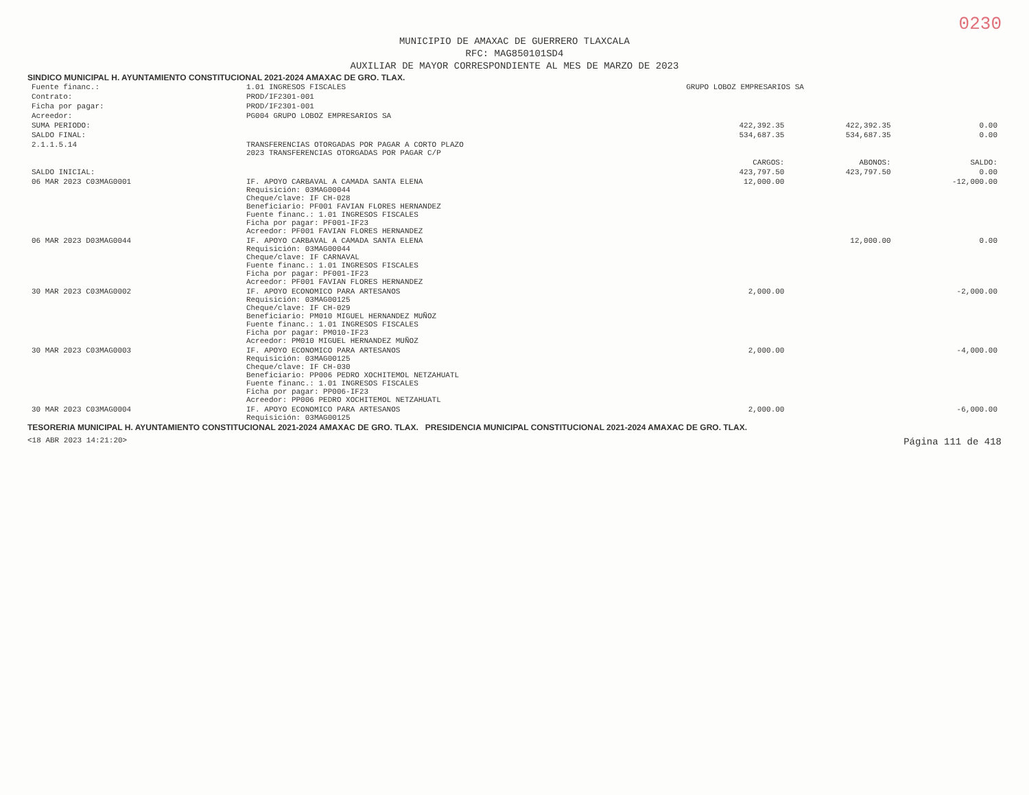0230
MUNICIPIO DE AMAXAC DE GUERRERO TLAXCALA
RFC: MAG850101SD4
AUXILIAR DE MAYOR CORRESPONDIENTE AL MES DE MARZO DE 2023
SINDICO MUNICIPAL H. AYUNTAMIENTO CONSTITUCIONAL 2021-2024 AMAXAC DE GRO. TLAX.
| Fuente financ.: | 1.01 INGRESOS FISCALES | GRUPO LOBOZ EMPRESARIOS SA | | |
| Contrato: | PROD/IF2301-001 | | | |
| Ficha por pagar: | PROD/IF2301-001 | | | |
| Acreedor: | PG004 GRUPO LOBOZ EMPRESARIOS SA | | | |
| SUMA PERIODO: | | 422,392.35 | 422,392.35 | 0.00 |
| SALDO FINAL: | | 534,687.35 | 534,687.35 | 0.00 |
| 2.1.1.5.14 | TRANSFERENCIAS OTORGADAS POR PAGAR A CORTO PLAZO 2023 TRANSFERENCIAS OTORGADAS POR PAGAR C/P | | | |
| | | CARGOS: | ABONOS: | SALDO: |
| SALDO INICIAL: | | 423,797.50 | 423,797.50 | 0.00 |
| 06 MAR 2023 C03MAG0001 | IF. APOYO CARBAVAL A CAMADA SANTA ELENA Requisición: 03MAG00044 Cheque/clave: IF CH-028 Beneficiario: PF001 FAVIAN FLORES HERNANDEZ Fuente financ.: 1.01 INGRESOS FISCALES Ficha por pagar: PF001-IF23 Acreedor: PF001 FAVIAN FLORES HERNANDEZ | 12,000.00 | | -12,000.00 |
| 06 MAR 2023 D03MAG0044 | IF. APOYO CARBAVAL A CAMADA SANTA ELENA Requisición: 03MAG00044 Cheque/clave: IF CARNAVAL Fuente financ.: 1.01 INGRESOS FISCALES Ficha por pagar: PF001-IF23 Acreedor: PF001 FAVIAN FLORES HERNANDEZ | | 12,000.00 | 0.00 |
| 30 MAR 2023 C03MAG0002 | IF. APOYO ECONOMICO PARA ARTESANOS Requisición: 03MAG00125 Cheque/clave: IF CH-029 Beneficiario: PM010 MIGUEL HERNANDEZ MUÑOZ Fuente financ.: 1.01 INGRESOS FISCALES Ficha por pagar: PM010-IF23 Acreedor: PM010 MIGUEL HERNANDEZ MUÑOZ | 2,000.00 | | -2,000.00 |
| 30 MAR 2023 C03MAG0003 | IF. APOYO ECONOMICO PARA ARTESANOS Requisición: 03MAG00125 Cheque/clave: IF CH-030 Beneficiario: PP006 PEDRO XOCHITEMOL NETZAHUATL Fuente financ.: 1.01 INGRESOS FISCALES Ficha por pagar: PP006-IF23 Acreedor: PP006 PEDRO XOCHITEMOL NETZAHUATL | 2,000.00 | | -4,000.00 |
| 30 MAR 2023 C03MAG0004 | IF. APOYO ECONOMICO PARA ARTESANOS Requisición: 03MAG00125 | 2,000.00 | | -6,000.00 |
TESORERIA MUNICIPAL H. AYUNTAMIENTO CONSTITUCIONAL 2021-2024 AMAXAC DE GRO. TLAX. PRESIDENCIA MUNICIPAL CONSTITUCIONAL 2021-2024 AMAXAC DE GRO. TLAX.
<18 ABR 2023 14:21:20> Página 111 de 418